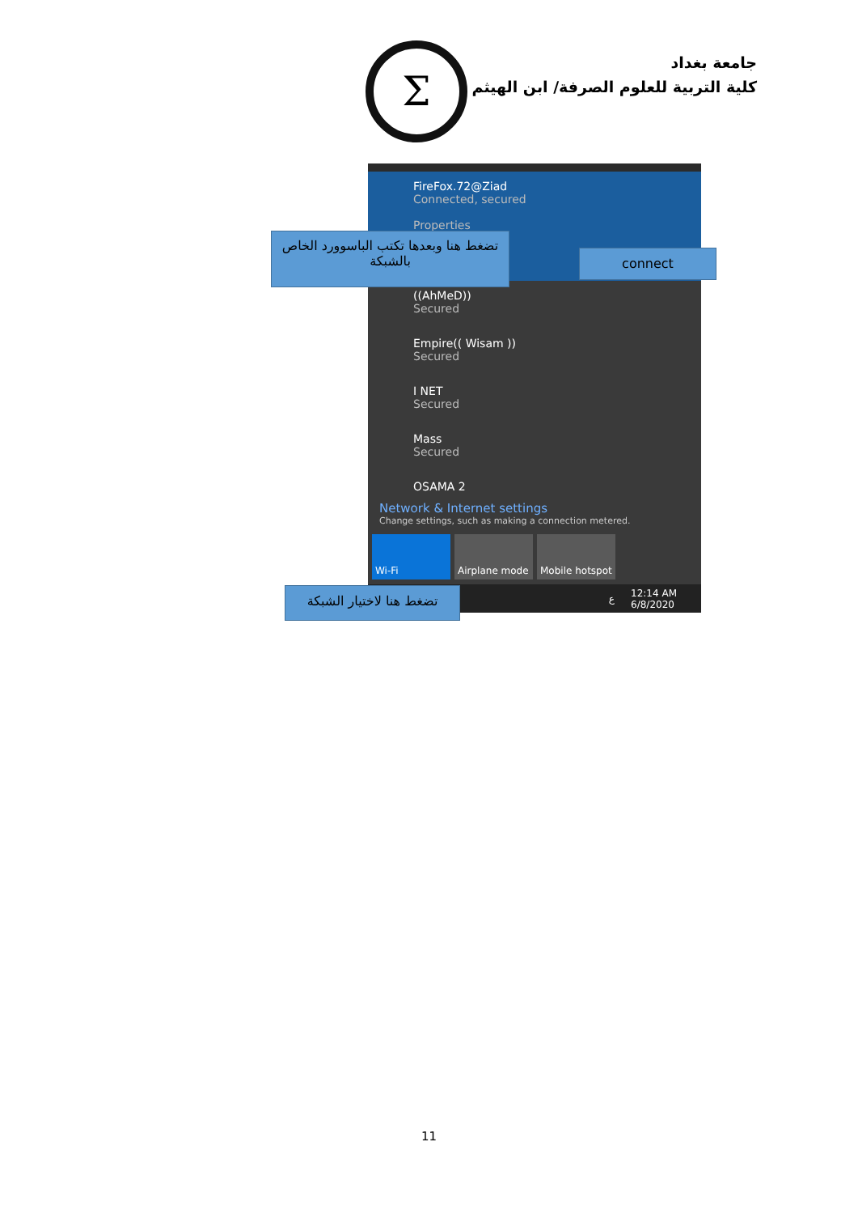جامعة بغداد
كلية التربية للعلوم الصرفة/ ابن الهيثم
Σ
FireFox.72@Ziad
Connected, secured
Properties
((AhMeD))
Secured
Empire(( Wisam ))
Secured
I NET
Secured
Mass
Secured
OSAMA 2
Network & Internet settings
Change settings, such as making a connection metered.
Wi-Fi Airplane mode Mobile hotspot
ع 12:14 AM
6/8/2020
تضغط هنا وبعدها تكتب الباسوورد الخاص بالشبكة
connect
تضغط هنا لاختيار الشبكة
11